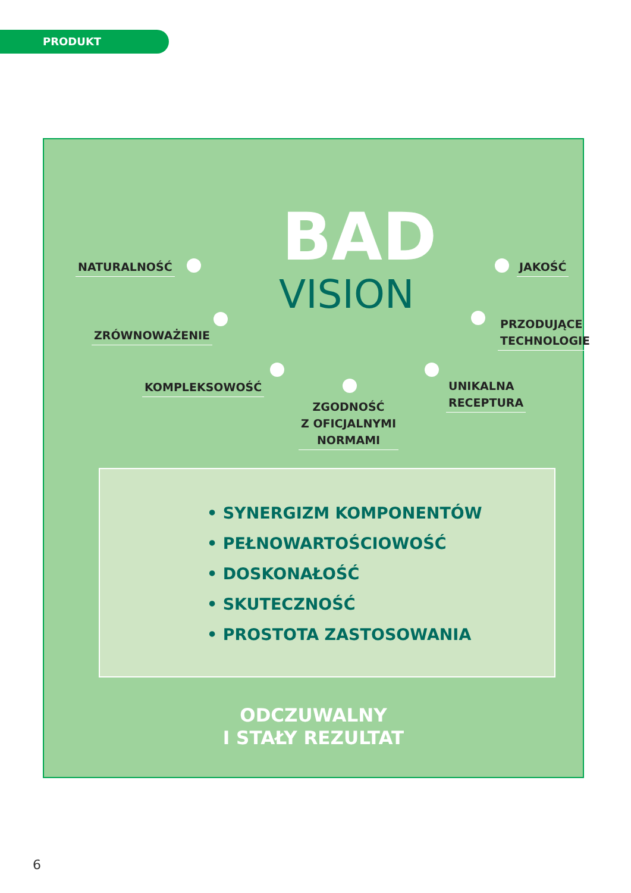PRODUKT
BAD
VISION
NATURALNOŚĆ JAKOŚĆ
ZRÓWNOWAŻENIE
PRZODUJĄCE
TECHNOLOGIE
KOMPLEKSOWOŚĆ
UNIKALNA
RECEPTURA
ZGODNOŚĆ
Z OFICJALNYMI
NORMAMI
• SYNERGIZM KOMPONENTÓW
• PEŁNOWARTOŚCIOWOŚĆ
• DOSKONAŁOŚĆ
• SKUTECZNOŚĆ
• PROSTOTA ZASTOSOWANIA
ODCZUWALNY
I STAŁY REZULTAT
6